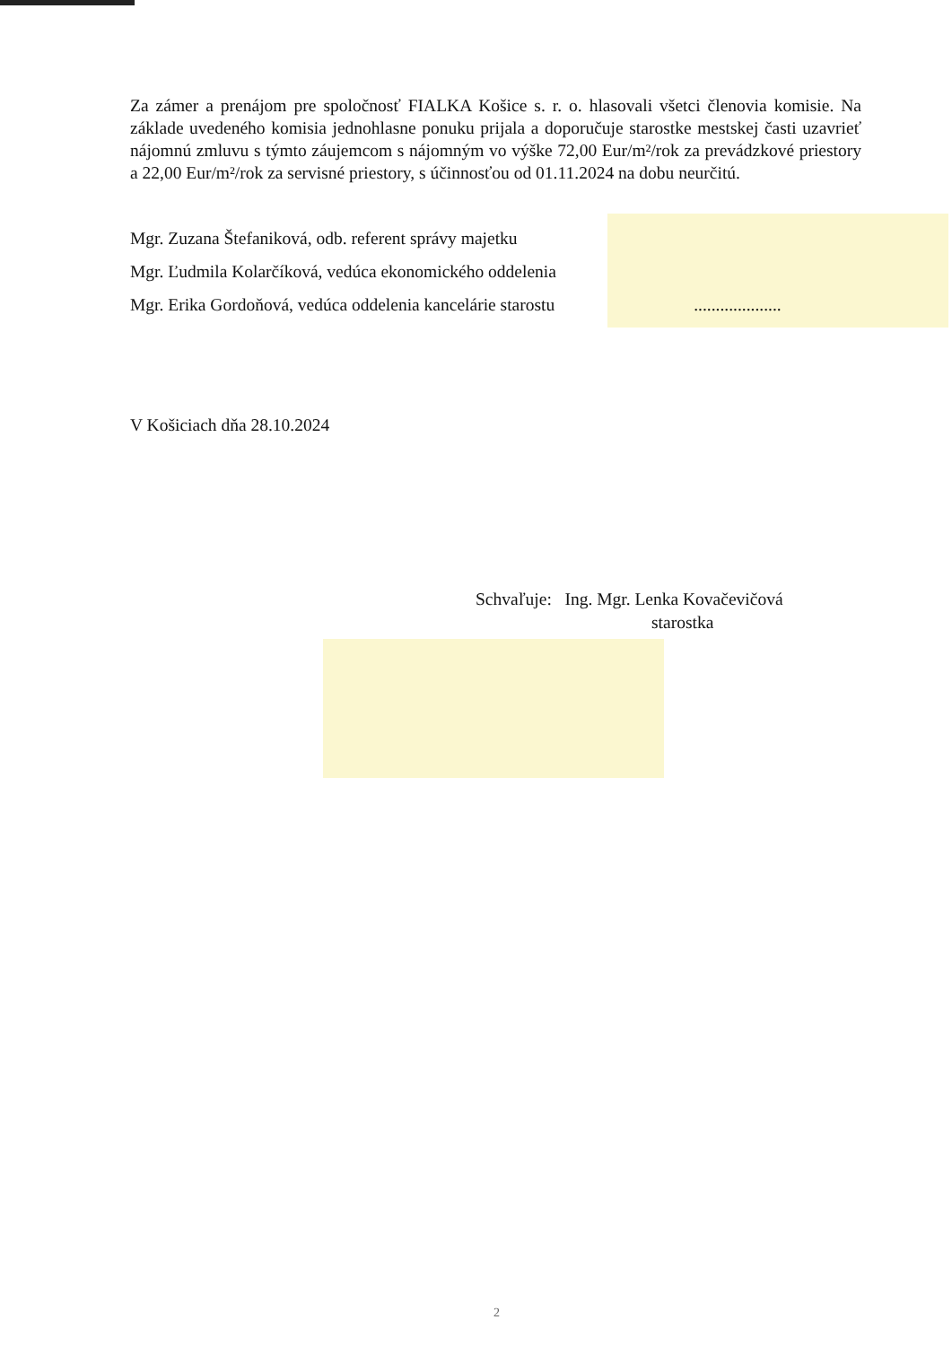Za zámer a prenájom pre spoločnosť FIALKA Košice s. r. o. hlasovali všetci členovia komisie. Na základe uvedeného komisia jednohlasne ponuku prijala a doporučuje starostke mestskej časti uzavrieť nájomnú zmluvu s týmto záujemcom s nájomným vo výške 72,00 Eur/m²/rok za prevádzkové priestory a 22,00 Eur/m²/rok za servisné priestory, s účinnosťou od 01.11.2024 na dobu neurčitú.
Mgr. Zuzana Štefaniková, odb. referent správy majetku
Mgr. Ľudmila Kolarčíková, vedúca ekonomického oddelenia
Mgr. Erika Gordoňová, vedúca oddelenia kancelárie starostu ....................
V Košiciach dňa 28.10.2024
Schvaľuje: Ing. Mgr. Lenka Kovačevičová
starostka
2